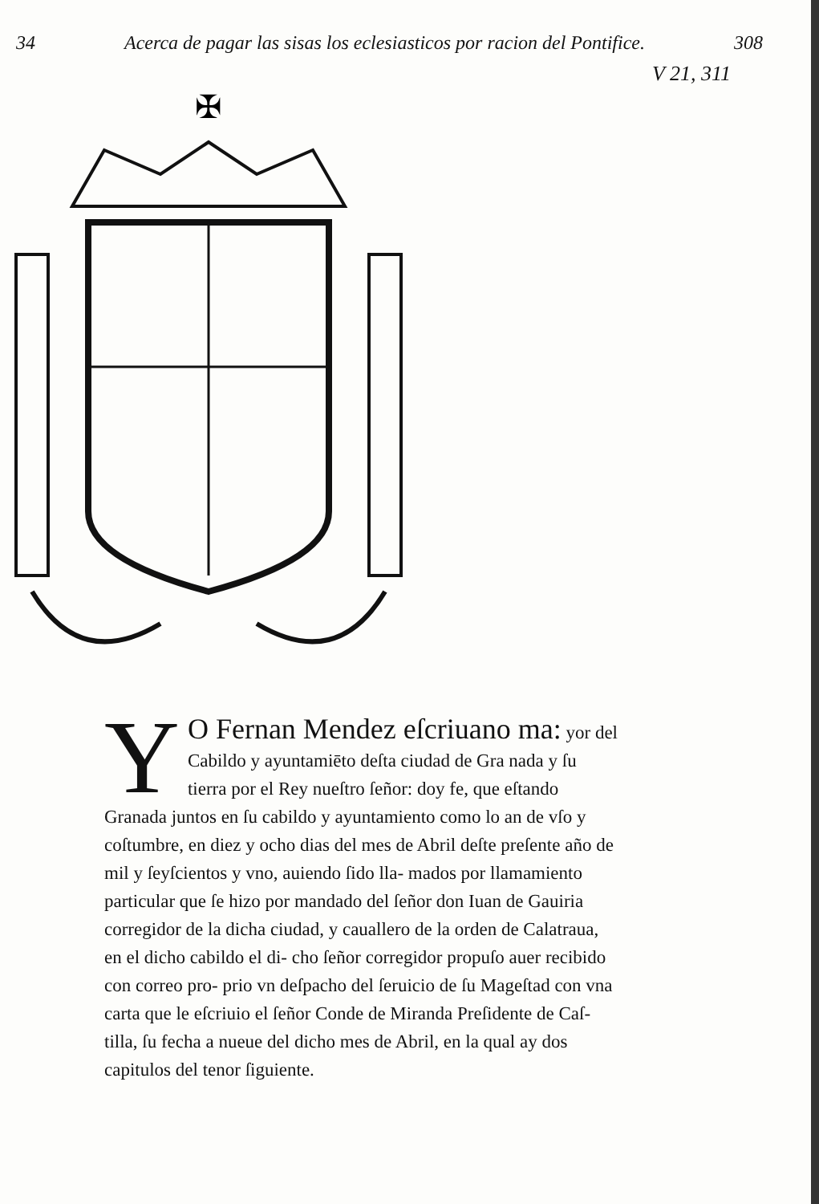34 Acerca de pagar las sisas los eclesiasticos por racion del Pontifice. 308
V 21, 311
✠
YO Fernan Mendez eſcriuano ma: yor del Cabildo y ayuntamiēto deſta ciudad de Gra nada y ſu tierra por el Rey nueſtro ſeñor: doy fe, que eſtando Granada juntos en ſu cabildo y ayuntamiento como lo an de vſo y coſtumbre, en diez y ocho dias del mes de Abril deſte preſente año de mil y ſeyſcientos y vno, auiendo ſido lla- mados por llamamiento particular que ſe hizo por mandado del ſeñor don Iuan de Gauiria corregidor de la dicha ciudad, y cauallero de la orden de Calatraua, en el dicho cabildo el di- cho ſeñor corregidor propuſo auer recibido con correo pro- prio vn deſpacho del ſeruicio de ſu Mageſtad con vna carta que le eſcriuio el ſeñor Conde de Miranda Preſidente de Caſ- tilla, ſu fecha a nueue del dicho mes de Abril, en la qual ay dos capitulos del tenor ſiguiente.